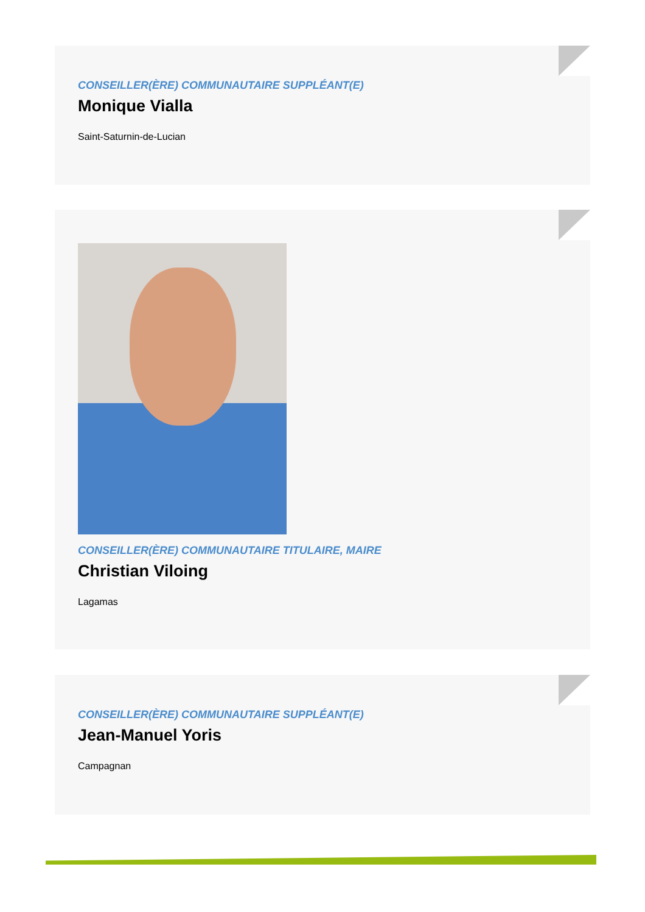CONSEILLER(ÈRE) COMMUNAUTAIRE SUPPLÉANT(E)
Monique Vialla
Saint-Saturnin-de-Lucian
CONSEILLER(ÈRE) COMMUNAUTAIRE TITULAIRE, MAIRE
Christian Viloing
Lagamas
CONSEILLER(ÈRE) COMMUNAUTAIRE SUPPLÉANT(E)
Jean-Manuel Yoris
Campagnan